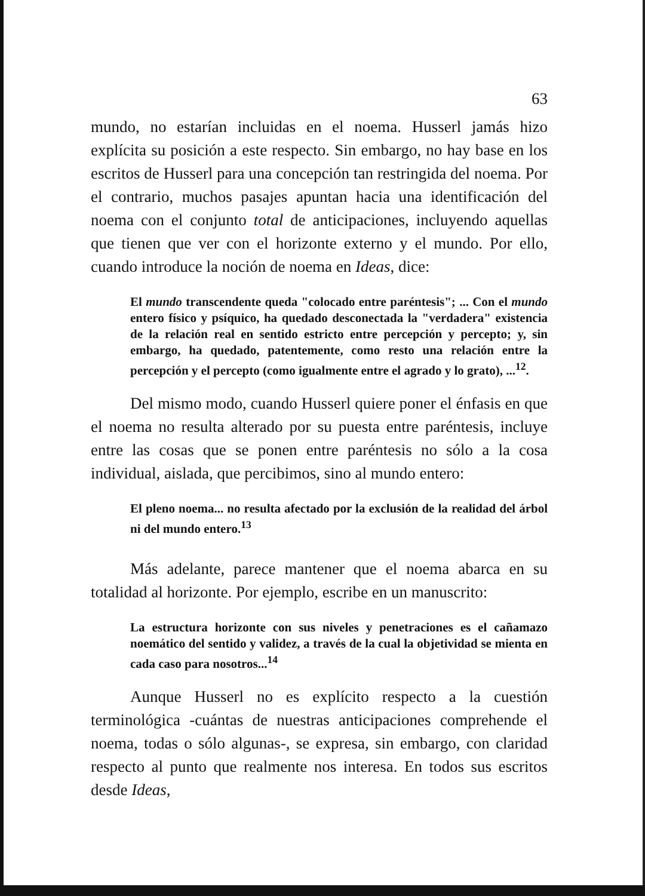63
mundo, no estarían incluidas en el noema. Husserl jamás hizo explícita su posición a este respecto. Sin embargo, no hay base en los escritos de Husserl para una concepción tan restringida del noema. Por el contrario, muchos pasajes apuntan hacia una identificación del noema con el conjunto total de anticipaciones, incluyendo aquellas que tienen que ver con el horizonte externo y el mundo. Por ello, cuando introduce la noción de noema en Ideas, dice:
El mundo transcendente queda "colocado entre paréntesis"; ... Con el mundo entero físico y psíquico, ha quedado desconectada la "verdadera" existencia de la relación real en sentido estricto entre percepción y percepto; y, sin embargo, ha quedado, patentemente, como resto una relación entre la percepción y el percepto (como igualmente entre el agrado y lo grato), ...<sup>12</sup>.
Del mismo modo, cuando Husserl quiere poner el énfasis en que el noema no resulta alterado por su puesta entre paréntesis, incluye entre las cosas que se ponen entre paréntesis no sólo a la cosa individual, aislada, que percibimos, sino al mundo entero:
El pleno noema... no resulta afectado por la exclusión de la realidad del árbol ni del mundo entero.<sup>13</sup>
Más adelante, parece mantener que el noema abarca en su totalidad al horizonte. Por ejemplo, escribe en un manuscrito:
La estructura horizonte con sus niveles y penetraciones es el cañamazo noemático del sentido y validez, a través de la cual la objetividad se mienta en cada caso para nosotros...<sup>14</sup>
Aunque Husserl no es explícito respecto a la cuestión terminológica -cuántas de nuestras anticipaciones comprehende el noema, todas o sólo algunas-, se expresa, sin embargo, con claridad respecto al punto que realmente nos interesa. En todos sus escritos desde Ideas,